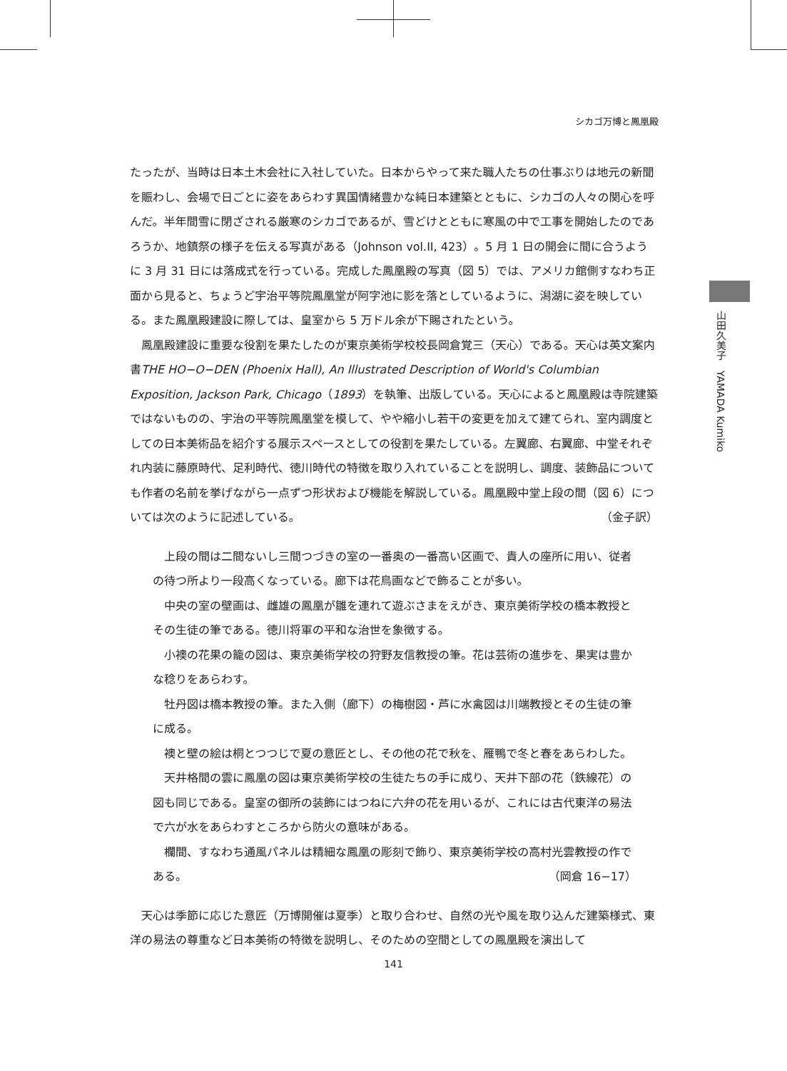シカゴ万博と鳳凰殿
山田久美子　YAMADA Kumiko
たったが、当時は日本土木会社に入社していた。日本からやって来た職人たちの仕事ぶりは地元の新聞を賑わし、会場で日ごとに姿をあらわす異国情緒豊かな純日本建築とともに、シカゴの人々の関心を呼んだ。半年間雪に閉ざされる厳寒のシカゴであるが、雪どけとともに寒風の中で工事を開始したのであろうか、地鎮祭の様子を伝える写真がある（Johnson vol.II, 423）。5 月 1 日の開会に間に合うように 3 月 31 日には落成式を行っている。完成した鳳凰殿の写真（図 5）では、アメリカ館側すなわち正面から見ると、ちょうど宇治平等院鳳凰堂が阿字池に影を落としているように、潟湖に姿を映している。また鳳凰殿建設に際しては、皇室から 5 万ドル余が下賜されたという。
　鳳凰殿建設に重要な役割を果たしたのが東京美術学校校長岡倉覚三（天心）である。天心は英文案内書THE HO−O−DEN (Phoenix Hall), An Illustrated Description of World's Columbian Exposition, Jackson Park, Chicago（1893）を執筆、出版している。天心によると鳳凰殿は寺院建築ではないものの、宇治の平等院鳳凰堂を模して、やや縮小し若干の変更を加えて建てられ、室内調度としての日本美術品を紹介する展示スペースとしての役割を果たしている。左翼廊、右翼廊、中堂それぞれ内装に藤原時代、足利時代、徳川時代の特徴を取り入れていることを説明し、調度、装飾品についても作者の名前を挙げながら一点ずつ形状および機能を解説している。鳳凰殿中堂上段の間（図 6）については次のように記述している。 （金子訳）
　上段の間は二間ないし三間つづきの室の一番奥の一番高い区画で、貴人の座所に用い、従者の待つ所より一段高くなっている。廊下は花鳥画などで飾ることが多い。
　中央の室の壁画は、雌雄の鳳凰が雛を連れて遊ぶさまをえがき、東京美術学校の橋本教授とその生徒の筆である。徳川将軍の平和な治世を象徴する。
　小襖の花果の籠の図は、東京美術学校の狩野友信教授の筆。花は芸術の進歩を、果実は豊かな稔りをあらわす。
　牡丹図は橋本教授の筆。また入側（廊下）の梅樹図・芦に水禽図は川端教授とその生徒の筆に成る。
　襖と壁の絵は桐とつつじで夏の意匠とし、その他の花で秋を、雁鴨で冬と春をあらわした。
　天井格間の雲に鳳凰の図は東京美術学校の生徒たちの手に成り、天井下部の花（鉄線花）の図も同じである。皇室の御所の装飾にはつねに六弁の花を用いるが、これには古代東洋の易法で六が水をあらわすところから防火の意味がある。
　欄間、すなわち通風パネルは精細な鳳凰の彫刻で飾り、東京美術学校の高村光雲教授の作である。 （岡倉 16−17）
　天心は季節に応じた意匠（万博開催は夏季）と取り合わせ、自然の光や風を取り込んだ建築様式、東洋の易法の尊重など日本美術の特徴を説明し、そのための空間としての鳳凰殿を演出して
141